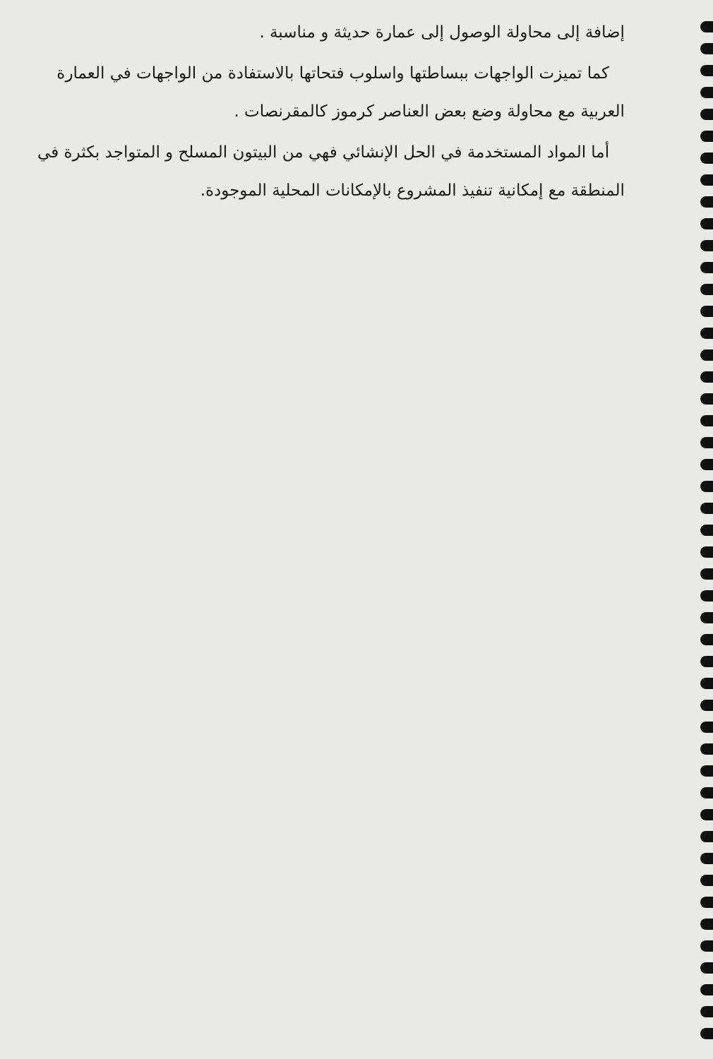إضافة إلى محاولة الوصول إلى عمارة حديثة و مناسبة .
كما تميزت الواجهات ببساطتها واسلوب فتحاتها بالاستفادة من الواجهات في العمارة العربية مع محاولة وضع بعض العناصر كرموز كالمقرنصات .
أما المواد المستخدمة في الحل الإنشائي فهي من البيتون المسلح و المتواجد بكثرة في المنطقة مع إمكانية تنفيذ المشروع بالإمكانات المحلية الموجودة.